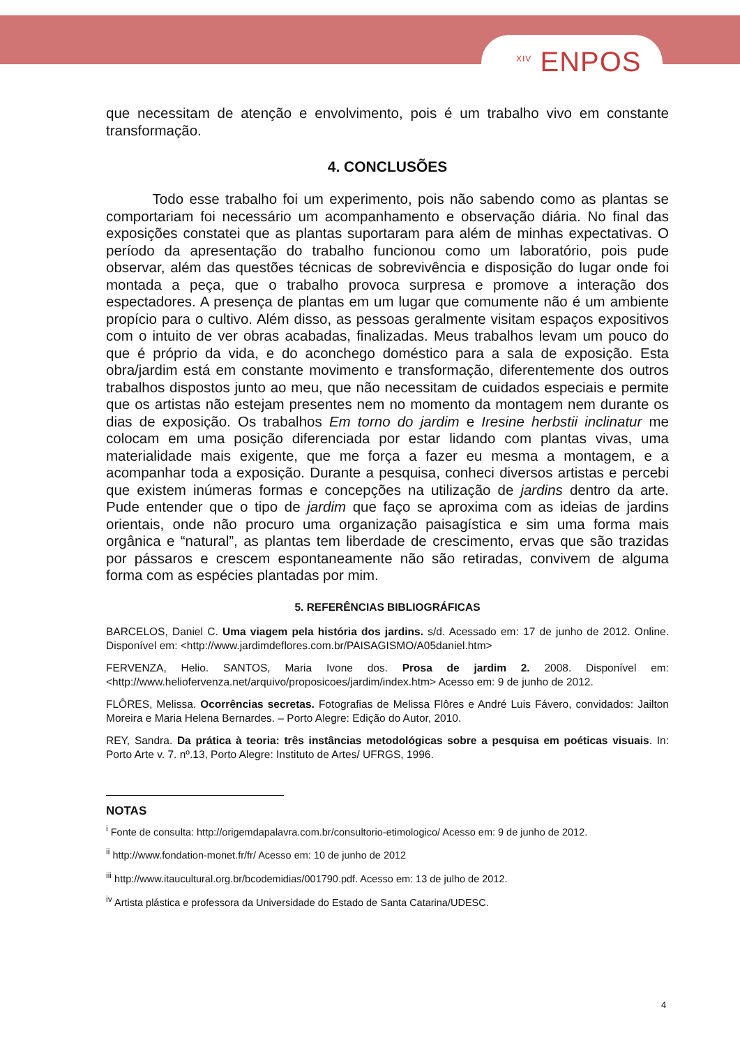<sup>XIV</sup> ENPOS
que necessitam de atenção e envolvimento, pois é um trabalho vivo em constante transformação.
4. CONCLUSÕES
Todo esse trabalho foi um experimento, pois não sabendo como as plantas se comportariam foi necessário um acompanhamento e observação diária. No final das exposições constatei que as plantas suportaram para além de minhas expectativas. O período da apresentação do trabalho funcionou como um laboratório, pois pude observar, além das questões técnicas de sobrevivência e disposição do lugar onde foi montada a peça, que o trabalho provoca surpresa e promove a interação dos espectadores. A presença de plantas em um lugar que comumente não é um ambiente propício para o cultivo. Além disso, as pessoas geralmente visitam espaços expositivos com o intuito de ver obras acabadas, finalizadas. Meus trabalhos levam um pouco do que é próprio da vida, e do aconchego doméstico para a sala de exposição. Esta obra/jardim está em constante movimento e transformação, diferentemente dos outros trabalhos dispostos junto ao meu, que não necessitam de cuidados especiais e permite que os artistas não estejam presentes nem no momento da montagem nem durante os dias de exposição. Os trabalhos Em torno do jardim e Iresine herbstii inclinatur me colocam em uma posição diferenciada por estar lidando com plantas vivas, uma materialidade mais exigente, que me força a fazer eu mesma a montagem, e a acompanhar toda a exposição. Durante a pesquisa, conheci diversos artistas e percebi que existem inúmeras formas e concepções na utilização de jardins dentro da arte. Pude entender que o tipo de jardim que faço se aproxima com as ideias de jardins orientais, onde não procuro uma organização paisagística e sim uma forma mais orgânica e “natural”, as plantas tem liberdade de crescimento, ervas que são trazidas por pássaros e crescem espontaneamente não são retiradas, convivem de alguma forma com as espécies plantadas por mim.
5. REFERÊNCIAS BIBLIOGRÁFICAS
BARCELOS, Daniel C. Uma viagem pela história dos jardins. s/d. Acessado em: 17 de junho de 2012. Online. Disponível em: <http://www.jardimdeflores.com.br/PAISAGISMO/A05daniel.htm>
FERVENZA, Helio. SANTOS, Maria Ivone dos. Prosa de jardim 2. 2008. Disponível em: <http://www.heliofervenza.net/arquivo/proposicoes/jardim/index.htm> Acesso em: 9 de junho de 2012.
FLÔRES, Melissa. Ocorrências secretas. Fotografias de Melissa Flôres e André Luis Fávero, convidados: Jailton Moreira e Maria Helena Bernardes. – Porto Alegre: Edição do Autor, 2010.
REY, Sandra. Da prática à teoria: três instâncias metodológicas sobre a pesquisa em poéticas visuais. In: Porto Arte v. 7. nº.13, Porto Alegre: Instituto de Artes/ UFRGS, 1996.
NOTAS
<sup>i</sup> Fonte de consulta: http://origemdapalavra.com.br/consultorio-etimologico/ Acesso em: 9 de junho de 2012.
<sup>ii</sup> http://www.fondation-monet.fr/fr/ Acesso em: 10 de junho de 2012
<sup>iii</sup> http://www.itaucultural.org.br/bcodemidias/001790.pdf. Acesso em: 13 de julho de 2012.
<sup>iv</sup> Artista plástica e professora da Universidade do Estado de Santa Catarina/UDESC.
4